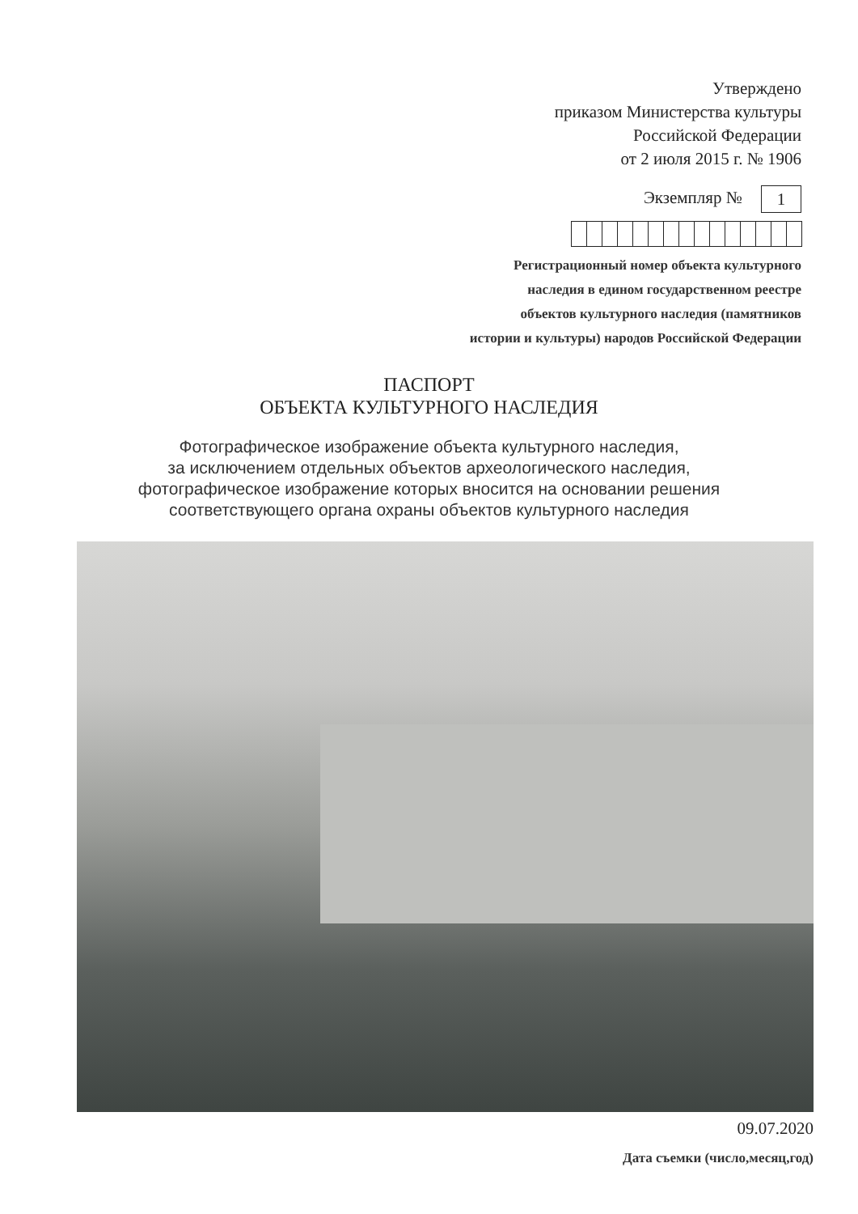Утверждено
приказом Министерства культуры
Российской Федерации
от 2 июля 2015 г. № 1906
Экземпляр № 1
Регистрационный номер объекта культурного
наследия в едином государственном реестре
объектов культурного наследия (памятников
истории и культуры) народов Российской Федерации
ПАСПОРТ
ОБЪЕКТА КУЛЬТУРНОГО НАСЛЕДИЯ
Фотографическое изображение объекта культурного наследия,
за исключением отдельных объектов археологического наследия,
фотографическое изображение которых вносится на основании решения
соответствующего органа охраны объектов культурного наследия
09.07.2020
Дата съемки (число,месяц,год)